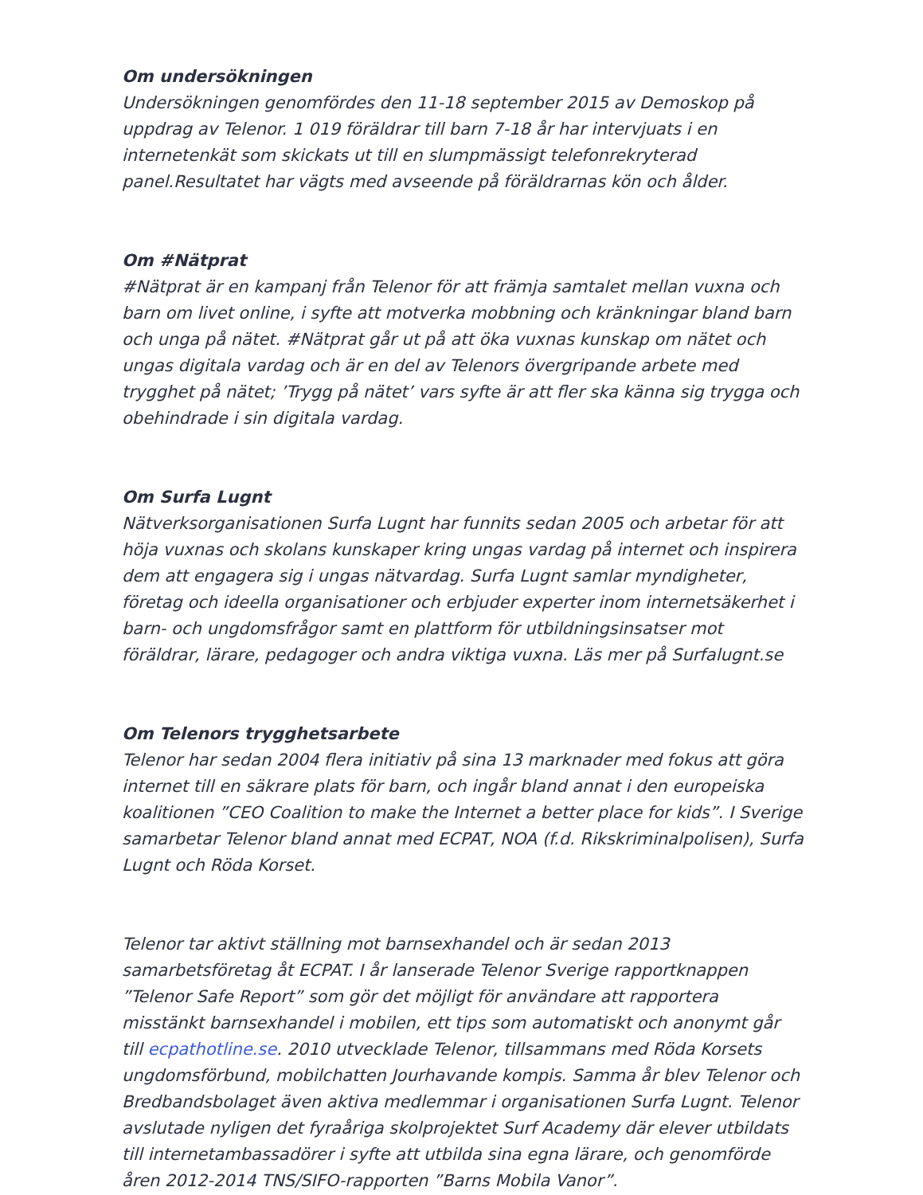Om undersökningen
Undersökningen genomfördes den 11-18 september 2015 av Demoskop på uppdrag av Telenor. 1 019 föräldrar till barn 7-18 år har intervjuats i en internetenkät som skickats ut till en slumpmässigt telefonrekryterad panel.Resultatet har vägts med avseende på föräldrarnas kön och ålder.
Om #Nätprat
#Nätprat är en kampanj från Telenor för att främja samtalet mellan vuxna och barn om livet online, i syfte att motverka mobbning och kränkningar bland barn och unga på nätet. #Nätprat går ut på att öka vuxnas kunskap om nätet och ungas digitala vardag och är en del av Telenors övergripande arbete med trygghet på nätet; ’Trygg på nätet’ vars syfte är att fler ska känna sig trygga och obehindrade i sin digitala vardag.
Om Surfa Lugnt
Nätverksorganisationen Surfa Lugnt har funnits sedan 2005 och arbetar för att höja vuxnas och skolans kunskaper kring ungas vardag på internet och inspirera dem att engagera sig i ungas nätvardag. Surfa Lugnt samlar myndigheter, företag och ideella organisationer och erbjuder experter inom internetsäkerhet i barn- och ungdomsfrågor samt en plattform för utbildningsinsatser mot föräldrar, lärare, pedagoger och andra viktiga vuxna. Läs mer på Surfalugnt.se
Om Telenors trygghetsarbete
Telenor har sedan 2004 flera initiativ på sina 13 marknader med fokus att göra internet till en säkrare plats för barn, och ingår bland annat i den europeiska koalitionen ”CEO Coalition to make the Internet a better place for kids”. I Sverige samarbetar Telenor bland annat med ECPAT, NOA (f.d. Rikskriminalpolisen), Surfa Lugnt och Röda Korset.
Telenor tar aktivt ställning mot barnsexhandel och är sedan 2013 samarbetsföretag åt ECPAT. I år lanserade Telenor Sverige rapportknappen ”Telenor Safe Report” som gör det möjligt för användare att rapportera misstänkt barnsexhandel i mobilen, ett tips som automatiskt och anonymt går till ecpathotline.se. 2010 utvecklade Telenor, tillsammans med Röda Korsets ungdomsförbund, mobilchatten Jourhavande kompis. Samma år blev Telenor och Bredbandsbolaget även aktiva medlemmar i organisationen Surfa Lugnt. Telenor avslutade nyligen det fyraåriga skolprojektet Surf Academy där elever utbildats till internetambassadörer i syfte att utbilda sina egna lärare, och genomförde åren 2012-2014 TNS/SIFO-rapporten ”Barns Mobila Vanor”.